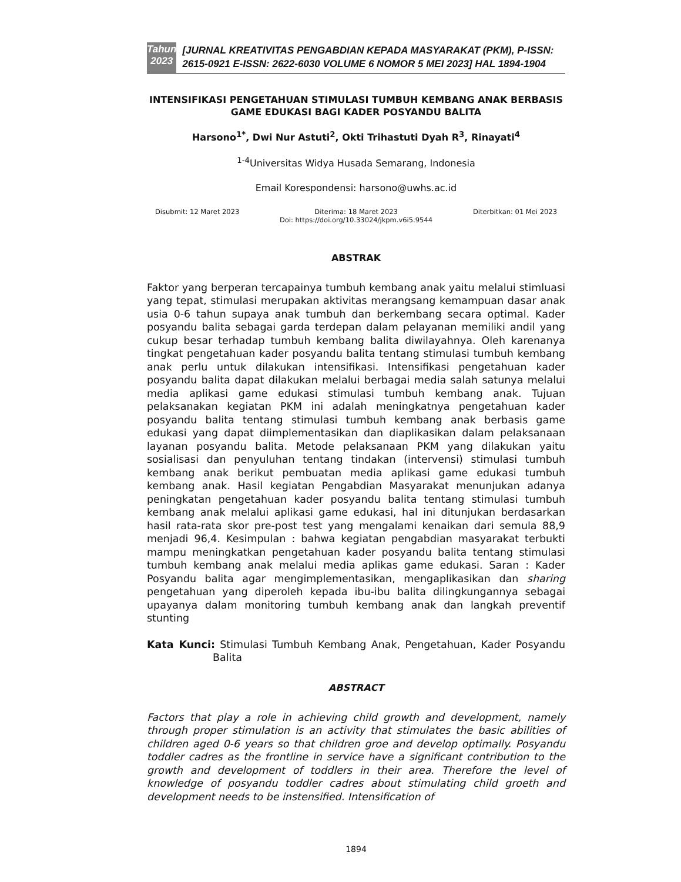Tahun
2023
[JURNAL KREATIVITAS PENGABDIAN KEPADA MASYARAKAT (PKM), P-ISSN: 2615-0921 E-ISSN: 2622-6030 VOLUME 6 NOMOR 5 MEI 2023] HAL 1894-1904
INTENSIFIKASI PENGETAHUAN STIMULASI TUMBUH KEMBANG ANAK BERBASIS GAME EDUKASI BAGI KADER POSYANDU BALITA
Harsono<sup>1*</sup>, Dwi Nur Astuti<sup>2</sup>, Okti Trihastuti Dyah R<sup>3</sup>, Rinayati<sup>4</sup>
<sup>1-4</sup>Universitas Widya Husada Semarang, Indonesia
Email Korespondensi: harsono@uwhs.ac.id
Disubmit: 12 Maret 2023 Diterima: 18 Maret 2023 Diterbitkan: 01 Mei 2023
Doi: https://doi.org/10.33024/jkpm.v6i5.9544
ABSTRAK
Faktor yang berperan tercapainya tumbuh kembang anak yaitu melalui stimluasi yang tepat, stimulasi merupakan aktivitas merangsang kemampuan dasar anak usia 0-6 tahun supaya anak tumbuh dan berkembang secara optimal. Kader posyandu balita sebagai garda terdepan dalam pelayanan memiliki andil yang cukup besar terhadap tumbuh kembang balita diwilayahnya. Oleh karenanya tingkat pengetahuan kader posyandu balita tentang stimulasi tumbuh kembang anak perlu untuk dilakukan intensifikasi. Intensifikasi pengetahuan kader posyandu balita dapat dilakukan melalui berbagai media salah satunya melalui media aplikasi game edukasi stimulasi tumbuh kembang anak. Tujuan pelaksanakan kegiatan PKM ini adalah meningkatnya pengetahuan kader posyandu balita tentang stimulasi tumbuh kembang anak berbasis game edukasi yang dapat diimplementasikan dan diaplikasikan dalam pelaksanaan layanan posyandu balita. Metode pelaksanaan PKM yang dilakukan yaitu sosialisasi dan penyuluhan tentang tindakan (intervensi) stimulasi tumbuh kembang anak berikut pembuatan media aplikasi game edukasi tumbuh kembang anak. Hasil kegiatan Pengabdian Masyarakat menunjukan adanya peningkatan pengetahuan kader posyandu balita tentang stimulasi tumbuh kembang anak melalui aplikasi game edukasi, hal ini ditunjukan berdasarkan hasil rata-rata skor pre-post test yang mengalami kenaikan dari semula 88,9 menjadi 96,4. Kesimpulan : bahwa kegiatan pengabdian masyarakat terbukti mampu meningkatkan pengetahuan kader posyandu balita tentang stimulasi tumbuh kembang anak melalui media aplikas game edukasi. Saran : Kader Posyandu balita agar mengimplementasikan, mengaplikasikan dan sharing pengetahuan yang diperoleh kepada ibu-ibu balita dilingkungannya sebagai upayanya dalam monitoring tumbuh kembang anak dan langkah preventif stunting
Kata Kunci: Stimulasi Tumbuh Kembang Anak, Pengetahuan, Kader Posyandu Balita
ABSTRACT
Factors that play a role in achieving child growth and development, namely through proper stimulation is an activity that stimulates the basic abilities of children aged 0-6 years so that children groe and develop optimally. Posyandu toddler cadres as the frontline in service have a significant contribution to the growth and development of toddlers in their area. Therefore the level of knowledge of posyandu toddler cadres about stimulating child groeth and development needs to be instensified. Intensification of
1894